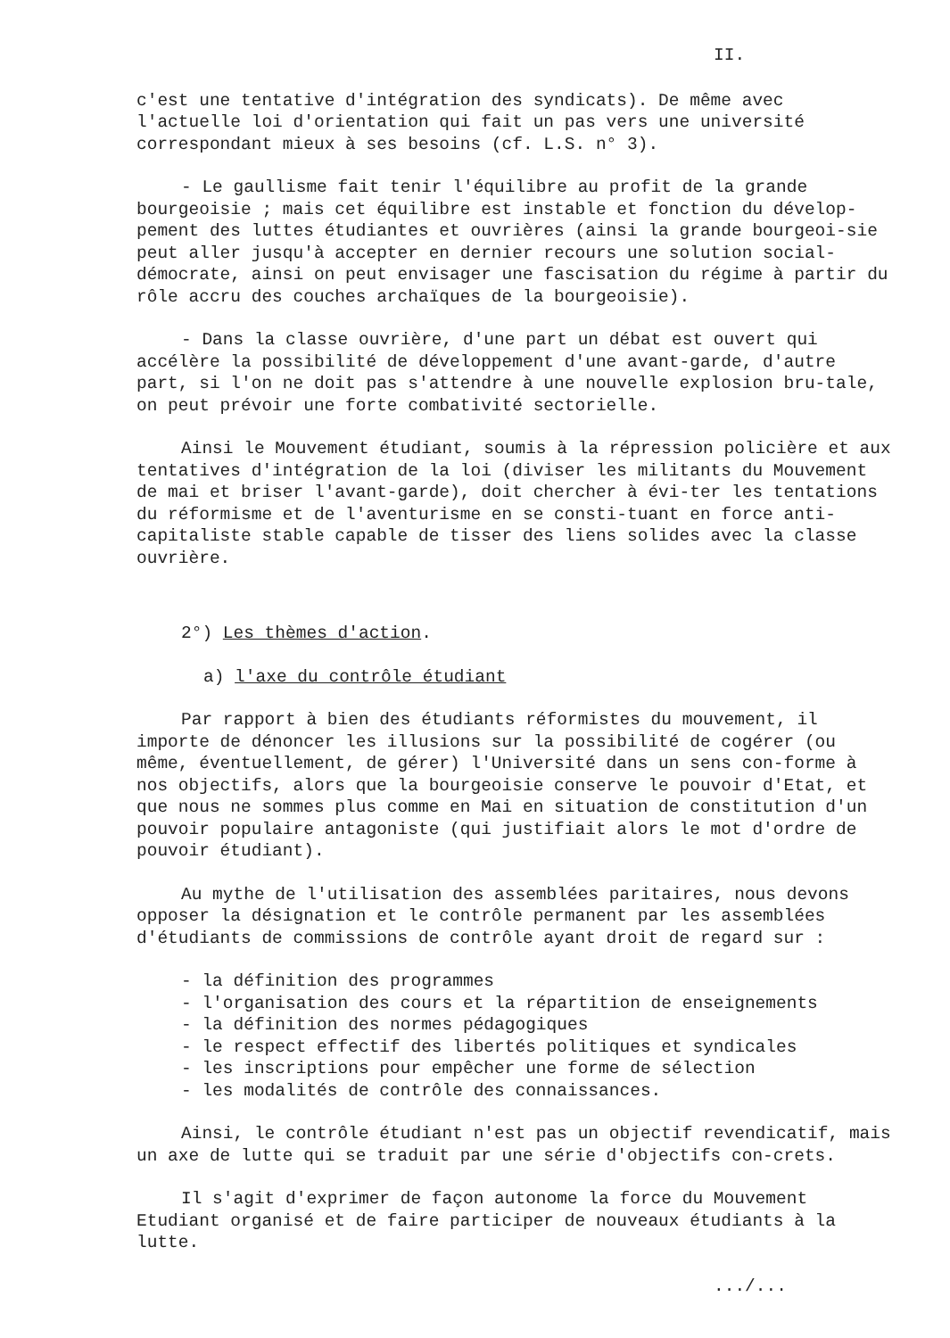II.
c'est une tentative d'intégration des syndicats). De même avec l'actuelle loi d'orientation qui fait un pas vers une université correspondant mieux à ses besoins (cf. L.S. n° 3).
- Le gaullisme fait tenir l'équilibre au profit de la grande bourgeoisie ; mais cet équilibre est instable et fonction du dévelop-pement des luttes étudiantes et ouvrières (ainsi la grande bourgeoi-sie peut aller jusqu'à accepter en dernier recours une solution social-démocrate, ainsi on peut envisager une fascisation du régime à partir du rôle accru des couches archaïques de la bourgeoisie).
- Dans la classe ouvrière, d'une part un débat est ouvert qui accélère la possibilité de développement d'une avant-garde, d'autre part, si l'on ne doit pas s'attendre à une nouvelle explosion bru-tale, on peut prévoir une forte combativité sectorielle.
Ainsi le Mouvement étudiant, soumis à la répression policière et aux tentatives d'intégration de la loi (diviser les militants du Mouvement de mai et briser l'avant-garde), doit chercher à évi-ter les tentations du réformisme et de l'aventurisme en se consti-tuant en force anti-capitaliste stable capable de tisser des liens solides avec la classe ouvrière.
2°) Les thèmes d'action.
a) l'axe du contrôle étudiant
Par rapport à bien des étudiants réformistes du mouvement, il importe de dénoncer les illusions sur la possibilité de cogérer (ou même, éventuellement, de gérer) l'Université dans un sens con-forme à nos objectifs, alors que la bourgeoisie conserve le pouvoir d'Etat, et que nous ne sommes plus comme en Mai en situation de constitution d'un pouvoir populaire antagoniste (qui justifiait alors le mot d'ordre de pouvoir étudiant).
Au mythe de l'utilisation des assemblées paritaires, nous devons opposer la désignation et le contrôle permanent par les assemblées d'étudiants de commissions de contrôle ayant droit de regard sur :
- la définition des programmes - l'organisation des cours et la répartition de enseignements - la définition des normes pédagogiques - le respect effectif des libertés politiques et syndicales - les inscriptions pour empêcher une forme de sélection - les modalités de contrôle des connaissances.
Ainsi, le contrôle étudiant n'est pas un objectif revendicatif, mais un axe de lutte qui se traduit par une série d'objectifs con-crets.
Il s'agit d'exprimer de façon autonome la force du Mouvement Etudiant organisé et de faire participer de nouveaux étudiants à la lutte.
.../...